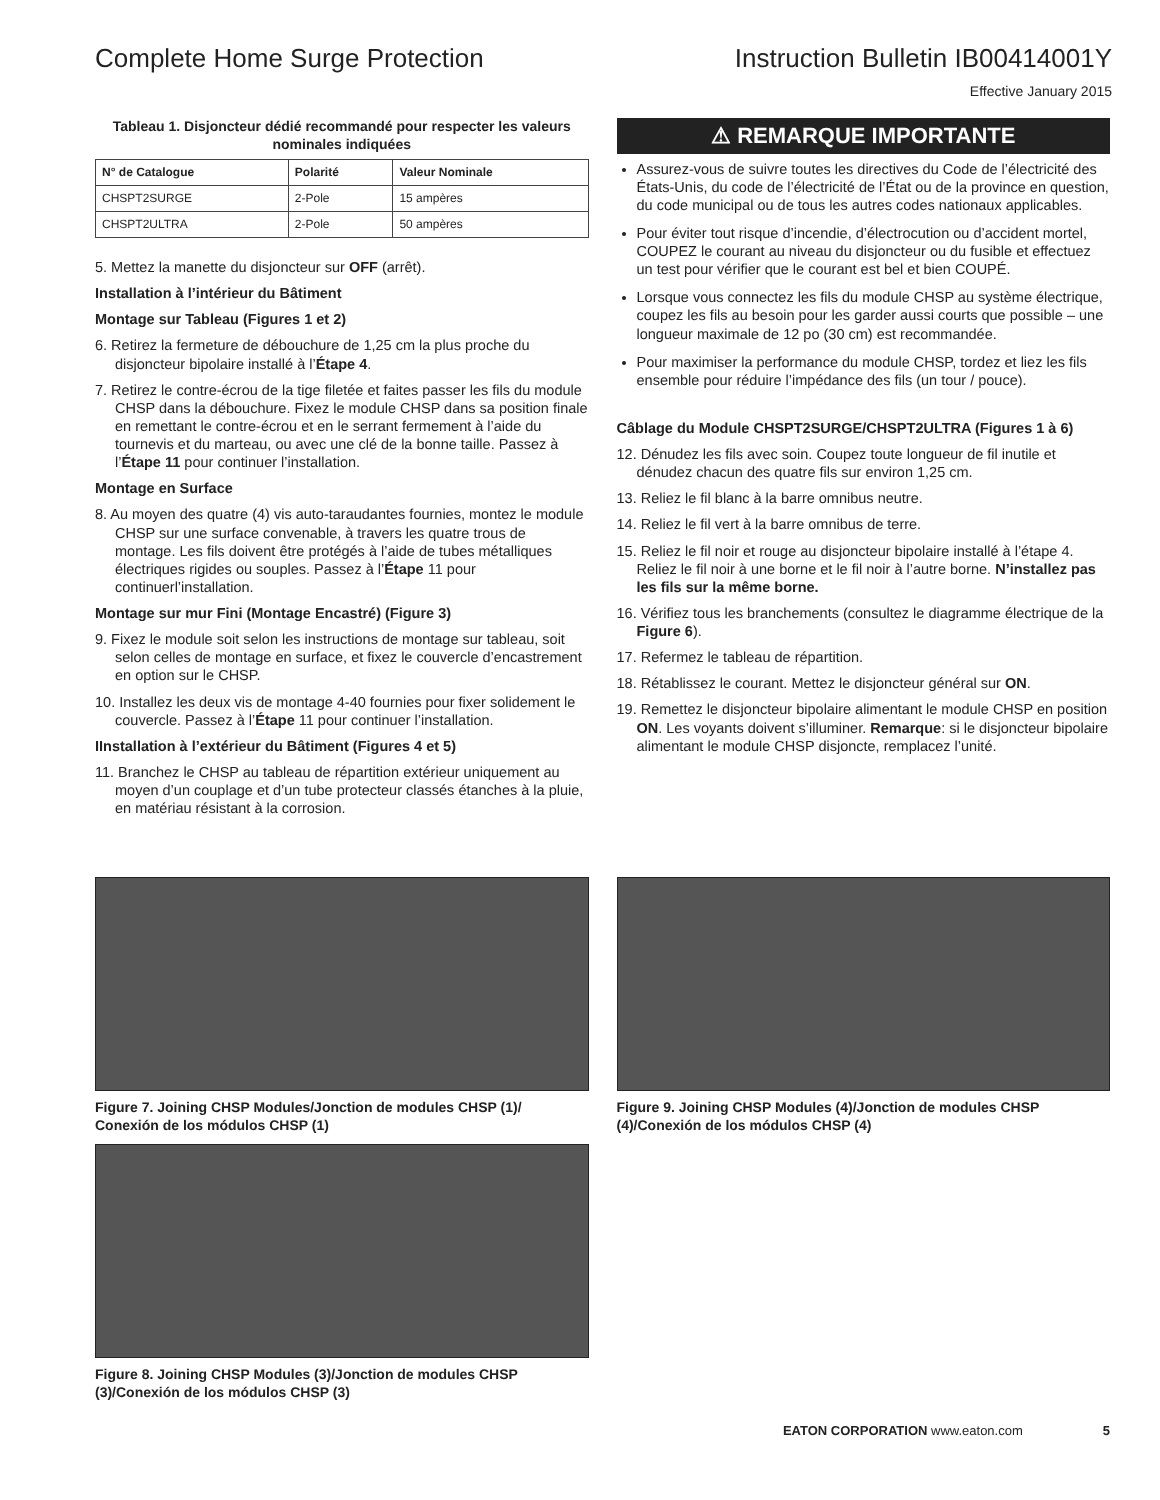Complete Home Surge Protection Instruction Bulletin IB00414001Y
Effective January 2015
Tableau 1. Disjoncteur dédié recommandé pour respecter les valeurs nominales indiquées
| N° de Catalogue | Polarité | Valeur Nominale |
| --- | --- | --- |
| CHSPT2SURGE | 2-Pole | 15 ampères |
| CHSPT2ULTRA | 2-Pole | 50 ampères |
5. Mettez la manette du disjoncteur sur OFF (arrêt).
Installation à l’intérieur du Bâtiment
Montage sur Tableau (Figures 1 et 2)
6. Retirez la fermeture de débouchure de 1,25 cm la plus proche du disjoncteur bipolaire installé à l’Étape 4.
7. Retirez le contre-écrou de la tige filetée et faites passer les fils du module CHSP dans la débouchure. Fixez le module CHSP dans sa position finale en remettant le contre-écrou et en le serrant fermement à l’aide du tournevis et du marteau, ou avec une clé de la bonne taille. Passez à l’Étape 11 pour continuer l’installation.
Montage en Surface
8. Au moyen des quatre (4) vis auto-taraudantes fournies, montez le module CHSP sur une surface convenable, à travers les quatre trous de montage. Les fils doivent être protégés à l’aide de tubes métalliques électriques rigides ou souples. Passez à l’Étape 11 pour continuerl’installation.
Montage sur mur Fini (Montage Encastré) (Figure 3)
9. Fixez le module soit selon les instructions de montage sur tableau, soit selon celles de montage en surface, et fixez le couvercle d’encastrement en option sur le CHSP.
10. Installez les deux vis de montage 4-40 fournies pour fixer solidement le couvercle. Passez à l’Étape 11 pour continuer l’installation.
IInstallation à l’extérieur du Bâtiment (Figures 4 et 5)
11. Branchez le CHSP au tableau de répartition extérieur uniquement au moyen d’un couplage et d’un tube protecteur classés étanches à la pluie, en matériau résistant à la corrosion.
⚠ REMARQUE IMPORTANTE
Assurez-vous de suivre toutes les directives du Code de l’électricité des États-Unis, du code de l’électricité de l’État ou de la province en question, du code municipal ou de tous les autres codes nationaux applicables.
Pour éviter tout risque d’incendie, d’électrocution ou d’accident mortel, COUPEZ le courant au niveau du disjoncteur ou du fusible et effectuez un test pour vérifier que le courant est bel et bien COUPÉ.
Lorsque vous connectez les fils du module CHSP au système électrique, coupez les fils au besoin pour les garder aussi courts que possible – une longueur maximale de 12 po (30 cm) est recommandée.
Pour maximiser la performance du module CHSP, tordez et liez les fils ensemble pour réduire l’impédance des fils (un tour / pouce).
Câblage du Module CHSPT2SURGE/CHSPT2ULTRA (Figures 1 à 6)
12. Dénudez les fils avec soin. Coupez toute longueur de fil inutile et dénudez chacun des quatre fils sur environ 1,25 cm.
13. Reliez le fil blanc à la barre omnibus neutre.
14. Reliez le fil vert à la barre omnibus de terre.
15. Reliez le fil noir et rouge au disjoncteur bipolaire installé à l’étape 4. Reliez le fil noir à une borne et le fil noir à l’autre borne. N’installez pas les fils sur la même borne.
16. Vérifiez tous les branchements (consultez le diagramme électrique de la Figure 6).
17. Refermez le tableau de répartition.
18. Rétablissez le courant. Mettez le disjoncteur général sur ON.
19. Remettez le disjoncteur bipolaire alimentant le module CHSP en position ON. Les voyants doivent s’illuminer. Remarque: si le disjoncteur bipolaire alimentant le module CHSP disjoncte, remplacez l’unité.
Figure 7. Joining CHSP Modules/Jonction de modules CHSP (1)/ Conexión de los módulos CHSP (1)
Figure 8. Joining CHSP Modules (3)/Jonction de modules CHSP (3)/Conexión de los módulos CHSP (3)
Figure 9. Joining CHSP Modules (4)/Jonction de modules CHSP (4)/Conexión de los módulos CHSP (4)
EATON CORPORATION www.eaton.com 5